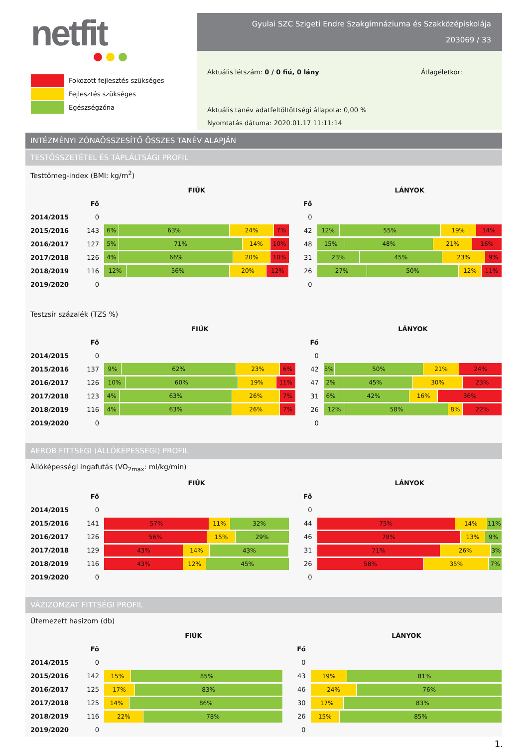netfit
Fokozott fejlesztés szükséges
Fejlesztés szükséges
Egészségzóna
Gyulai SZC Szigeti Endre Szakgimnáziuma és Szakközépiskolája
203069 / 33
Aktuális létszám: 0 / 0 fiú, 0 lány Átlagéletkor:
Aktuális tanév adatfeltöltöttségi állapota: 0,00 %
Nyomtatás dátuma: 2020.01.17 11:11:14
INTÉZMÉNYI ZÓNAÖSSZESÍTŐ ÖSSZES TANÉV ALAPJÁN
TESTÖSSZETÉTEL ÉS TÁPLÁLTSÁGI PROFIL
Testtömeg-index (BMI: kg/m<sup>2</sup>)
| | | FIÚK | | LÁNYOK |
| | Fő | | Fő | |
| 2014/2015 | 0 | | 0 | |
| 2015/2016 | 143 | 6% 63% 24% 7% | 42 | 12% 55% 19% 14% |
| 2016/2017 | 127 | 5% 71% 14% 10% | 48 | 15% 48% 21% 16% |
| 2017/2018 | 126 | 4% 66% 20% 10% | 31 | 23% 45% 23% 9% |
| 2018/2019 | 116 | 12% 56% 20% 12% | 26 | 27% 50% 12% 11% |
| 2019/2020 | 0 | | 0 | |
Testzsír százalék (TZS %)
| | | FIÚK | | LÁNYOK |
| | Fő | | Fő | |
| 2014/2015 | 0 | | 0 | |
| 2015/2016 | 137 | 9% 62% 23% 6% | 42 | 5% 50% 21% 24% |
| 2016/2017 | 126 | 10% 60% 19% 11% | 47 | 2% 45% 30% 23% |
| 2017/2018 | 123 | 4% 63% 26% 7% | 31 | 6% 42% 16% 36% |
| 2018/2019 | 116 | 4% 63% 26% 7% | 26 | 12% 58% 8% 22% |
| 2019/2020 | 0 | | 0 | |
AEROB FITTSÉGI (ÁLLÓKÉPESSÉGI) PROFIL
Állóképességi ingafutás (VO<sub>2max</sub>: ml/kg/min)
| | | FIÚK | | LÁNYOK |
| | Fő | | Fő | |
| 2014/2015 | 0 | | 0 | |
| 2015/2016 | 141 | 57% 11% 32% | 44 | 75% 14% 11% |
| 2016/2017 | 126 | 56% 15% 29% | 46 | 78% 13% 9% |
| 2017/2018 | 129 | 43% 14% 43% | 31 | 71% 26% 3% |
| 2018/2019 | 116 | 43% 12% 45% | 26 | 58% 35% 7% |
| 2019/2020 | 0 | | 0 | |
VÁZIZOMZAT FITTSÉGI PROFIL
Ütemezett hasizom (db)
| | | FIÚK | | LÁNYOK |
| | Fő | | Fő | |
| 2014/2015 | 0 | | 0 | |
| 2015/2016 | 142 | 15% 85% | 43 | 19% 81% |
| 2016/2017 | 125 | 17% 83% | 46 | 24% 76% |
| 2017/2018 | 125 | 14% 86% | 30 | 17% 83% |
| 2018/2019 | 116 | 22% 78% | 26 | 15% 85% |
| 2019/2020 | 0 | | 0 | |
1.